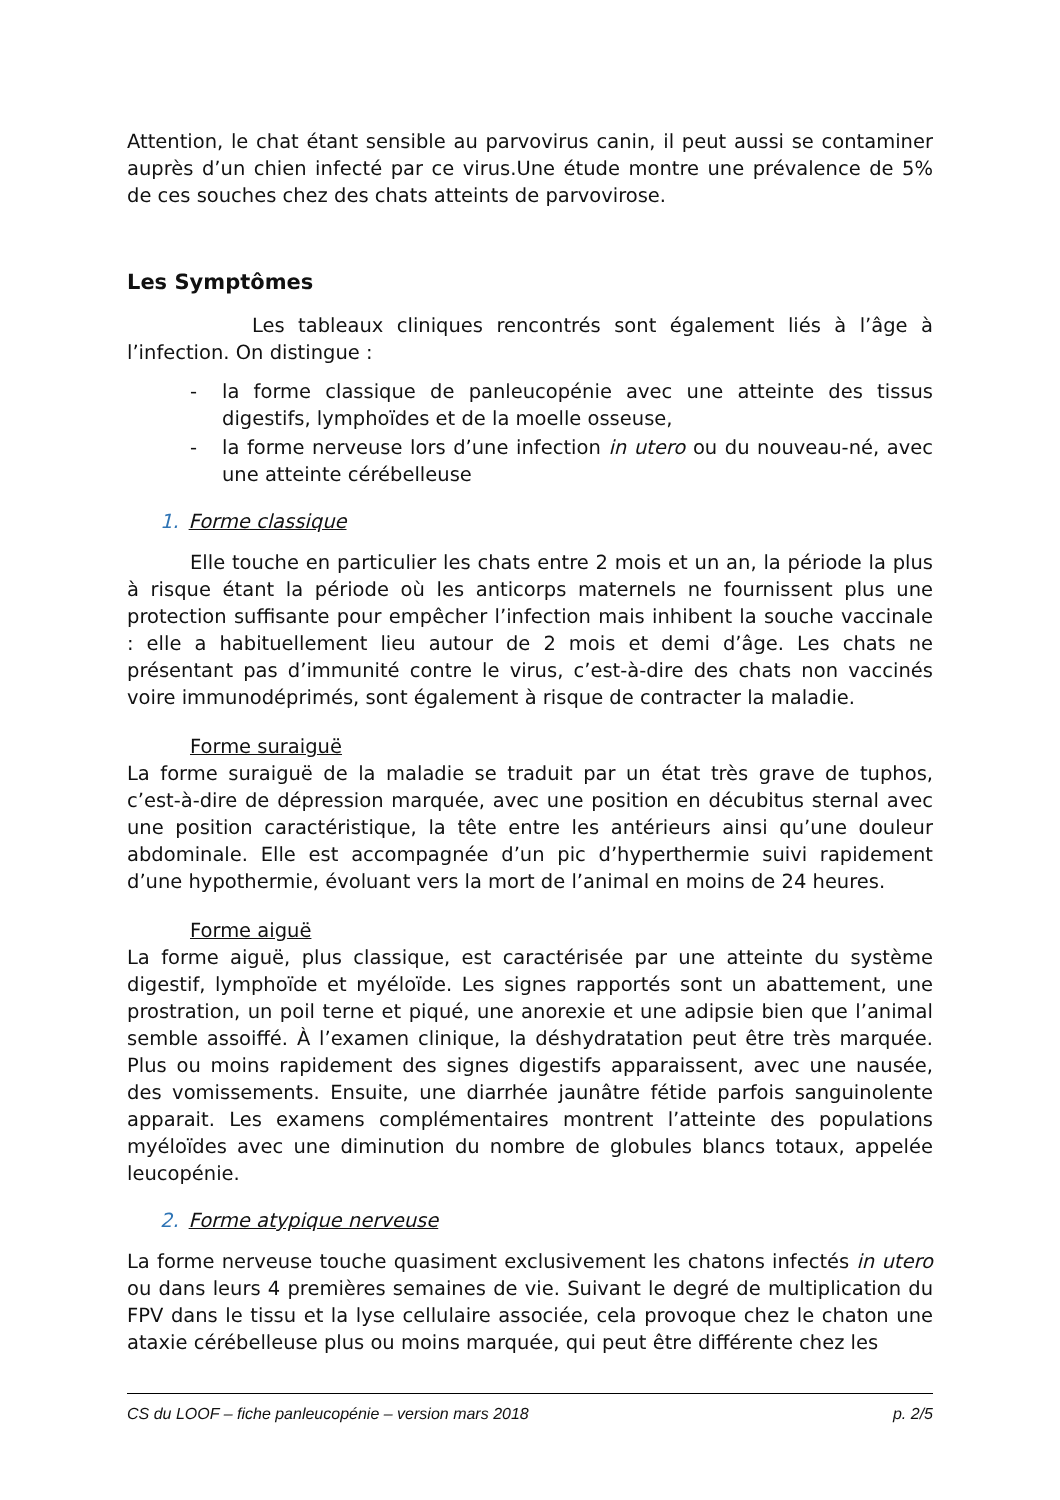Attention, le chat étant sensible au parvovirus canin, il peut aussi se contaminer auprès d’un chien infecté par ce virus.Une étude montre une prévalence de 5% de ces souches chez des chats atteints de parvovirose.
Les Symptômes
Les tableaux cliniques rencontrés sont également liés à l’âge à l’infection. On distingue :
- la forme classique de panleucopénie avec une atteinte des tissus digestifs, lymphoïdes et de la moelle osseuse,
- la forme nerveuse lors d’une infection in utero ou du nouveau-né, avec une atteinte cérébelleuse
1. Forme classique
Elle touche en particulier les chats entre 2 mois et un an, la période la plus à risque étant la période où les anticorps maternels ne fournissent plus une protection suffisante pour empêcher l’infection mais inhibent la souche vaccinale : elle a habituellement lieu autour de 2 mois et demi d’âge. Les chats ne présentant pas d’immunité contre le virus, c’est-à-dire des chats non vaccinés voire immunodéprimés, sont également à risque de contracter la maladie.
Forme suraiguë
La forme suraiguë de la maladie se traduit par un état très grave de tuphos, c’est-à-dire de dépression marquée, avec une position en décubitus sternal avec une position caractéristique, la tête entre les antérieurs ainsi qu’une douleur abdominale. Elle est accompagnée d’un pic d’hyperthermie suivi rapidement d’une hypothermie, évoluant vers la mort de l’animal en moins de 24 heures.
Forme aiguë
La forme aiguë, plus classique, est caractérisée par une atteinte du système digestif, lymphoïde et myéloïde. Les signes rapportés sont un abattement, une prostration, un poil terne et piqué, une anorexie et une adipsie bien que l’animal semble assoiffé. À l’examen clinique, la déshydratation peut être très marquée. Plus ou moins rapidement des signes digestifs apparaissent, avec une nausée, des vomissements. Ensuite, une diarrhée jaunâtre fétide parfois sanguinolente apparait. Les examens complémentaires montrent l’atteinte des populations myéloïdes avec une diminution du nombre de globules blancs totaux, appelée leucopénie.
2. Forme atypique nerveuse
La forme nerveuse touche quasiment exclusivement les chatons infectés in utero ou dans leurs 4 premières semaines de vie. Suivant le degré de multiplication du FPV dans le tissu et la lyse cellulaire associée, cela provoque chez le chaton une ataxie cérébelleuse plus ou moins marquée, qui peut être différente chez les
CS du LOOF – fiche panleucopénie – version mars 2018 p. 2/5